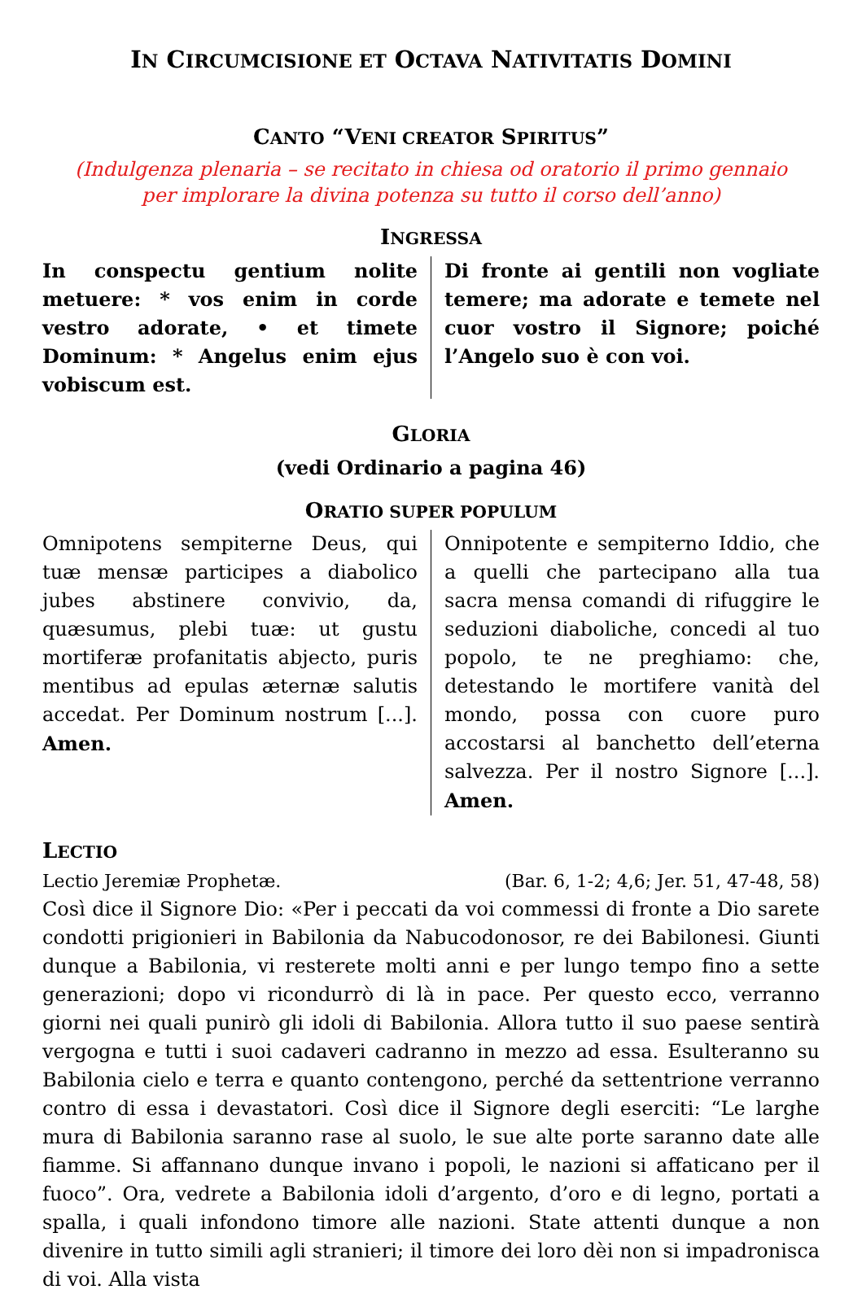IN CIRCUMCISIONE ET OCTAVA NATIVITATIS DOMINI
CANTO “VENI CREATOR SPIRITUS”
(Indulgenza plenaria – se recitato in chiesa od oratorio il primo gennaio
per implorare la divina potenza su tutto il corso dell’anno)
INGRESSA
In conspectu gentium nolite metuere: * vos enim in corde vestro adorate, • et timete Dominum: * Angelus enim ejus vobiscum est.
Di fronte ai gentili non vogliate temere; ma adorate e temete nel cuor vostro il Signore; poiché l’Angelo suo è con voi.
GLORIA
(vedi Ordinario a pagina 46)
ORATIO SUPER POPULUM
Omnipotens sempiterne Deus, qui tuæ mensæ participes a diabolico jubes abstinere convivio, da, quæsumus, plebi tuæ: ut gustu mortiferæ profanitatis abjecto, puris mentibus ad epulas æternæ salutis accedat. Per Dominum nostrum [...]. Amen.
Onnipotente e sempiterno Iddio, che a quelli che partecipano alla tua sacra mensa comandi di rifuggire le seduzioni diaboliche, concedi al tuo popolo, te ne preghiamo: che, detestando le mortifere vanità del mondo, possa con cuore puro accostarsi al banchetto dell’eterna salvezza. Per il nostro Signore [...]. Amen.
LECTIO
Lectio Jeremiæ Prophetæ. (Bar. 6, 1-2; 4,6; Jer. 51, 47-48, 58)
Così dice il Signore Dio: «Per i peccati da voi commessi di fronte a Dio sarete condotti prigionieri in Babilonia da Nabucodonosor, re dei Babilonesi. Giunti dunque a Babilonia, vi resterete molti anni e per lungo tempo fino a sette generazioni; dopo vi ricondurrò di là in pace. Per questo ecco, verranno giorni nei quali punirò gli idoli di Babilonia. Allora tutto il suo paese sentirà vergogna e tutti i suoi cadaveri cadranno in mezzo ad essa. Esulteranno su Babilonia cielo e terra e quanto contengono, perché da settentrione verranno contro di essa i devastatori. Così dice il Signore degli eserciti: “Le larghe mura di Babilonia saranno rase al suolo, le sue alte porte saranno date alle fiamme. Si affannano dunque invano i popoli, le nazioni si affaticano per il fuoco”. Ora, vedrete a Babilonia idoli d’argento, d’oro e di legno, portati a spalla, i quali infondono timore alle nazioni. State attenti dunque a non divenire in tutto simili agli stranieri; il timore dei loro dèi non si impadronisca di voi. Alla vista